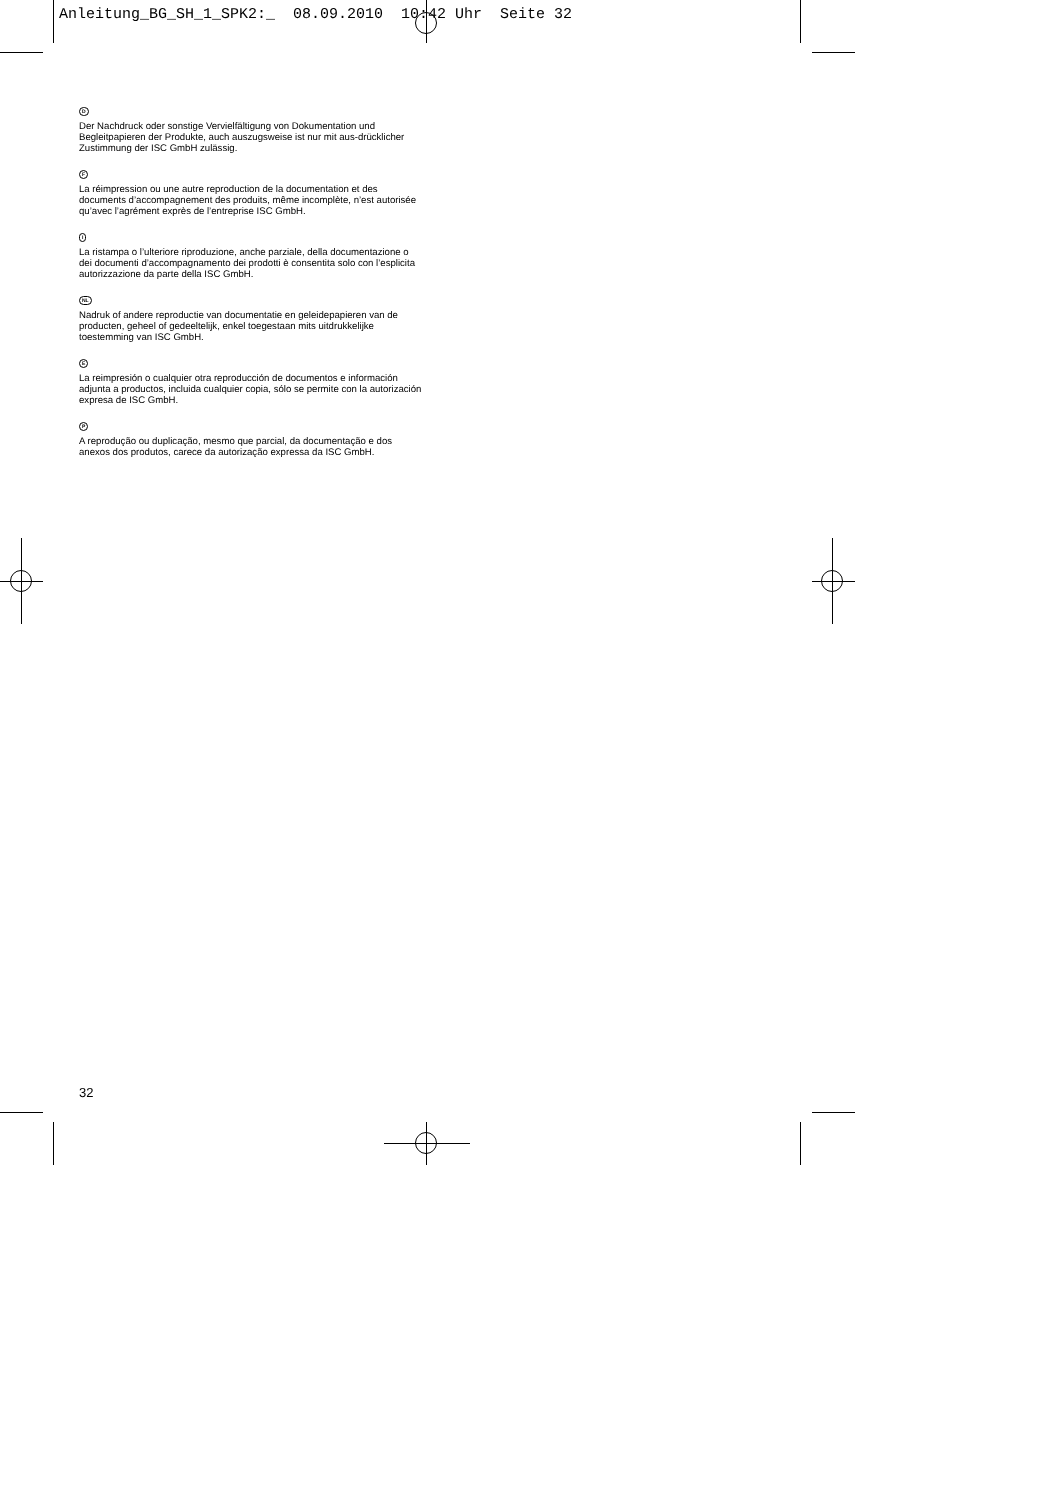Anleitung_BG_SH_1_SPK2:_ 08.09.2010 10:42 Uhr Seite 32
D
Der Nachdruck oder sonstige Vervielfältigung von Dokumentation und Begleitpapieren der Produkte, auch auszugsweise ist nur mit aus-drücklicher Zustimmung der ISC GmbH zulässig.
F
La réimpression ou une autre reproduction de la documentation et des documents d’accompagnement des produits, même incomplète, n’est autorisée qu’avec l’agrément exprès de l’entreprise ISC GmbH.
I
La ristampa o l’ulteriore riproduzione, anche parziale, della documentazione o dei documenti d’accompagnamento dei prodotti è consentita solo con l’esplicita autorizzazione da parte della ISC GmbH.
NL
Nadruk of andere reproductie van documentatie en geleidepapieren van de producten, geheel of gedeeltelijk, enkel toegestaan mits uitdrukkelijke toestemming van ISC GmbH.
E
La reimpresión o cualquier otra reproducción de documentos e información adjunta a productos, incluida cualquier copia, sólo se permite con la autorización expresa de ISC GmbH.
P
A reprodução ou duplicação, mesmo que parcial, da documentação e dos anexos dos produtos, carece da autorização expressa da ISC GmbH.
32